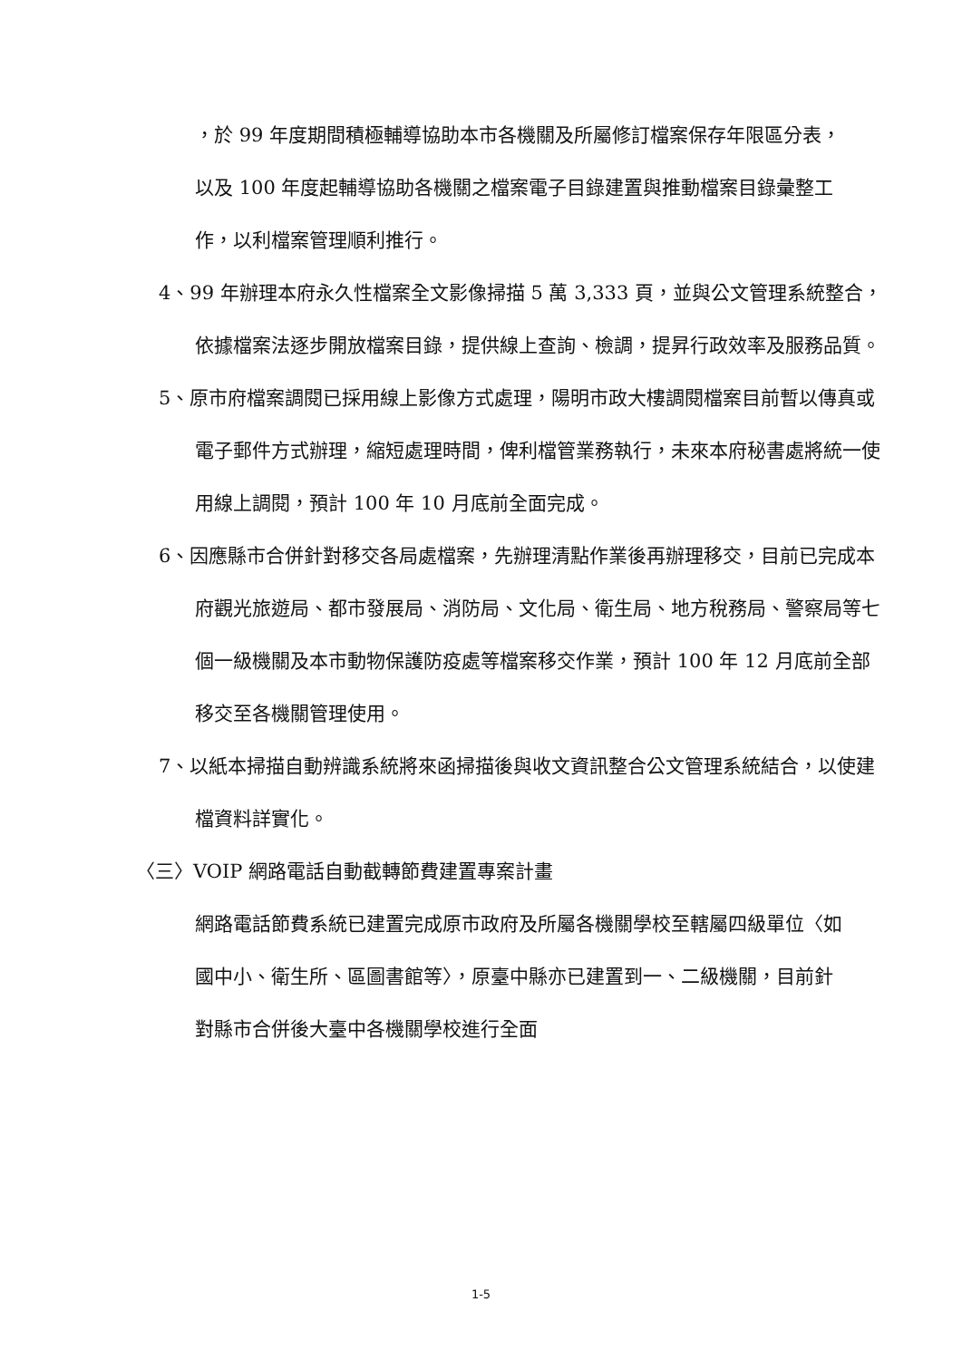，於 99 年度期間積極輔導協助本市各機關及所屬修訂檔案保存年限區分表，以及 100 年度起輔導協助各機關之檔案電子目錄建置與推動檔案目錄彙整工作，以利檔案管理順利推行。
4、99 年辦理本府永久性檔案全文影像掃描 5 萬 3,333 頁，並與公文管理系統整合，依據檔案法逐步開放檔案目錄，提供線上查詢、檢調，提昇行政效率及服務品質。
5、原市府檔案調閱已採用線上影像方式處理，陽明市政大樓調閱檔案目前暫以傳真或電子郵件方式辦理，縮短處理時間，俾利檔管業務執行，未來本府秘書處將統一使用線上調閱，預計 100 年 10 月底前全面完成。
6、因應縣市合併針對移交各局處檔案，先辦理清點作業後再辦理移交，目前已完成本府觀光旅遊局、都市發展局、消防局、文化局、衛生局、地方稅務局、警察局等七個一級機關及本市動物保護防疫處等檔案移交作業，預計 100 年 12 月底前全部移交至各機關管理使用。
7、以紙本掃描自動辨識系統將來函掃描後與收文資訊整合公文管理系統結合，以使建檔資料詳實化。
〈三〉VOIP 網路電話自動截轉節費建置專案計畫
網路電話節費系統已建置完成原市政府及所屬各機關學校至轄屬四級單位〈如國中小、衛生所、區圖書館等〉，原臺中縣亦已建置到一、二級機關，目前針對縣市合併後大臺中各機關學校進行全面
1-5